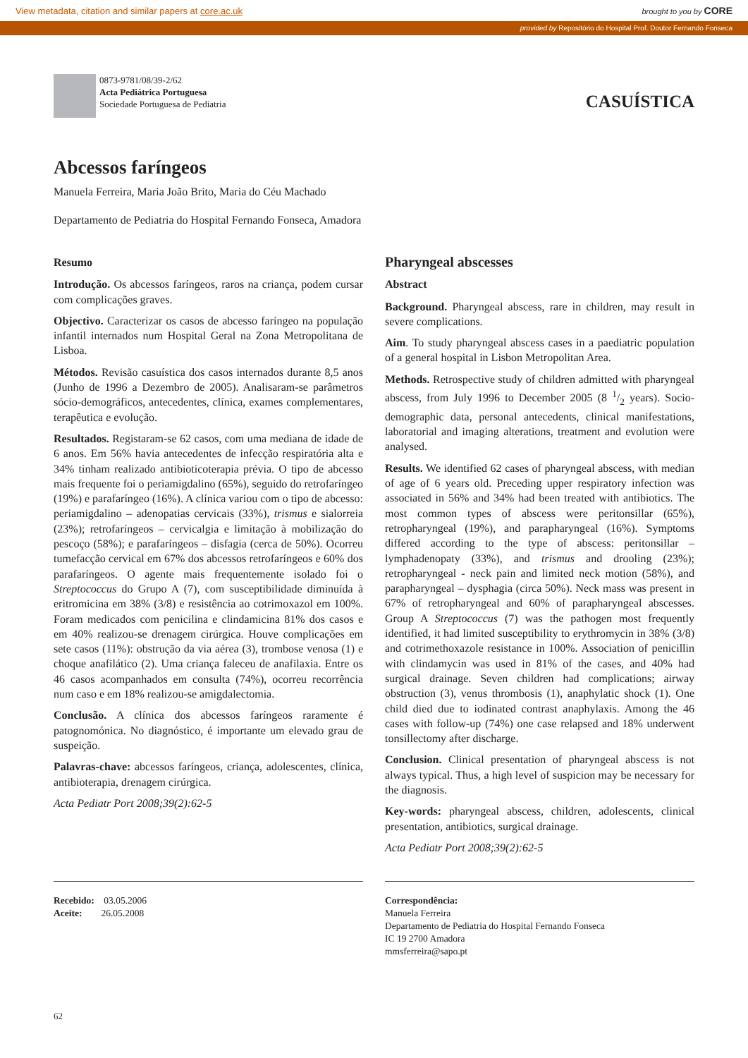View metadata, citation and similar papers at core.ac.uk brought to you by CORE
provided by Repositório do Hospital Prof. Doutor Fernando Fonseca
0873-9781/08/39-2/62
Acta Pediátrica Portuguesa
Sociedade Portuguesa de Pediatria
CASUÍSTICA
Abcessos faríngeos
Manuela Ferreira, Maria João Brito, Maria do Céu Machado
Departamento de Pediatria do Hospital Fernando Fonseca, Amadora
Resumo
Introdução. Os abcessos faríngeos, raros na criança, podem cursar com complicações graves.
Objectivo. Caracterizar os casos de abcesso faríngeo na população infantil internados num Hospital Geral na Zona Metropolitana de Lisboa.
Métodos. Revisão casuística dos casos internados durante 8,5 anos (Junho de 1996 a Dezembro de 2005). Analisaram-se parâmetros sócio-demográficos, antecedentes, clínica, exames complementares, terapêutica e evolução.
Resultados. Registaram-se 62 casos, com uma mediana de idade de 6 anos. Em 56% havia antecedentes de infecção respiratória alta e 34% tinham realizado antibioticoterapia prévia. O tipo de abcesso mais frequente foi o periamigdalino (65%), seguido do retrofaríngeo (19%) e parafaríngeo (16%). A clínica variou com o tipo de abcesso: periamigdalino – adenopatias cervicais (33%), trismus e sialorreia (23%); retrofaríngeos – cervicalgia e limitação à mobilização do pescoço (58%); e parafaríngeos – disfagia (cerca de 50%). Ocorreu tumefacção cervical em 67% dos abcessos retrofaríngeos e 60% dos parafaríngeos. O agente mais frequentemente isolado foi o Streptococcus do Grupo A (7), com susceptibilidade diminuída à eritromicina em 38% (3/8) e resistência ao cotrimoxazol em 100%. Foram medicados com penicilina e clindamicina 81% dos casos e em 40% realizou-se drenagem cirúrgica. Houve complicações em sete casos (11%): obstrução da via aérea (3), trombose venosa (1) e choque anafilático (2). Uma criança faleceu de anafilaxia. Entre os 46 casos acompanhados em consulta (74%), ocorreu recorrência num caso e em 18% realizou-se amigdalectomia.
Conclusão. A clínica dos abcessos faríngeos raramente é patognomónica. No diagnóstico, é importante um elevado grau de suspeição.
Palavras-chave: abcessos faríngeos, criança, adolescentes, clínica, antibioterapia, drenagem cirúrgica.
Acta Pediatr Port 2008;39(2):62-5
Pharyngeal abscesses
Abstract
Background. Pharyngeal abscess, rare in children, may result in severe complications.
Aim. To study pharyngeal abscess cases in a paediatric population of a general hospital in Lisbon Metropolitan Area.
Methods. Retrospective study of children admitted with pharyngeal abscess, from July 1996 to December 2005 (8 1/2 years). Socio-demographic data, personal antecedents, clinical manifestations, laboratorial and imaging alterations, treatment and evolution were analysed.
Results. We identified 62 cases of pharyngeal abscess, with median of age of 6 years old. Preceding upper respiratory infection was associated in 56% and 34% had been treated with antibiotics. The most common types of abscess were peritonsillar (65%), retropharyngeal (19%), and parapharyngeal (16%). Symptoms differed according to the type of abscess: peritonsillar – lymphadenopaty (33%), and trismus and drooling (23%); retropharyngeal - neck pain and limited neck motion (58%), and parapharyngeal – dysphagia (circa 50%). Neck mass was present in 67% of retropharyngeal and 60% of parapharyngeal abscesses. Group A Streptococcus (7) was the pathogen most frequently identified, it had limited susceptibility to erythromycin in 38% (3/8) and cotrimethoxazole resistance in 100%. Association of penicillin with clindamycin was used in 81% of the cases, and 40% had surgical drainage. Seven children had complications; airway obstruction (3), venus thrombosis (1), anaphylatic shock (1). One child died due to iodinated contrast anaphylaxis. Among the 46 cases with follow-up (74%) one case relapsed and 18% underwent tonsillectomy after discharge.
Conclusion. Clinical presentation of pharyngeal abscess is not always typical. Thus, a high level of suspicion may be necessary for the diagnosis.
Key-words: pharyngeal abscess, children, adolescents, clinical presentation, antibiotics, surgical drainage.
Acta Pediatr Port 2008;39(2):62-5
Recebido: 03.05.2006
Aceite: 26.05.2008
Correspondência:
Manuela Ferreira
Departamento de Pediatria do Hospital Fernando Fonseca
IC 19 2700 Amadora
mmsferreira@sapo.pt
62